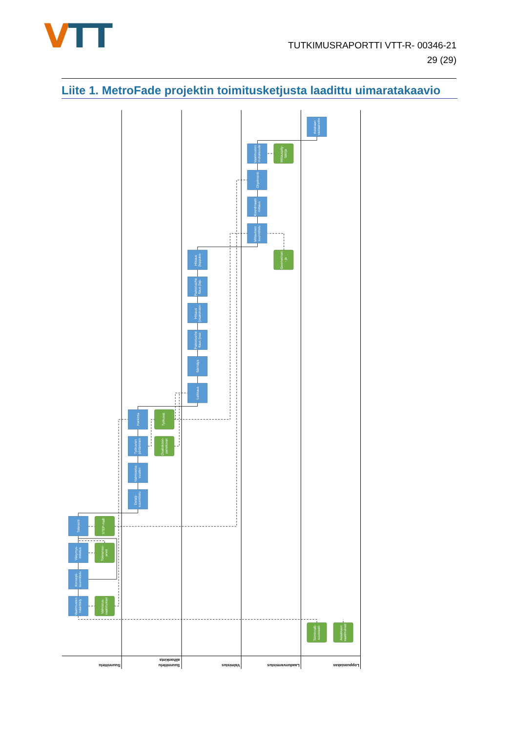VTT
TUTKIMUSRAPORTTI VTT-R- 00346-21
29 (29)
Liite 1. MetroFade projektin toimitusketjusta laadittu uimaratakaavio
Vaatimusten määrittely
Konsepti- suunnittelu
Väsymys- mitoitus
Tolerointi
Valmistus- vaatimukset
Toleranssi- arvot
STEP-malli
Detalji- suunnittelu
Valmistetta- vuuden
Työkuvien piirtäminen
Hankinta
Osakokoon- panokuvat
Työkuvat
Leikkaus
Särmäys
Paikoitus/he ftaus (osa-
Hitsaus (osakokoon-
Paikoitus/he ftaus (lop-
Hitsaus (loppuko-
Mittauksen suunnittelu
Koordinaatti mittaus
Ohjelmointi
Vaatimusten mukaisuude
Mittauspöy- täkirja
Geometriset - ja
Asiakaan vastaanotto
Toiminnalli- suusvaati-
Asiakkaan vaatimukset
Suunnittelu
Suunnittelu
alihankinta
Valmistus
Laadunvarmistus
Loppuasiakas